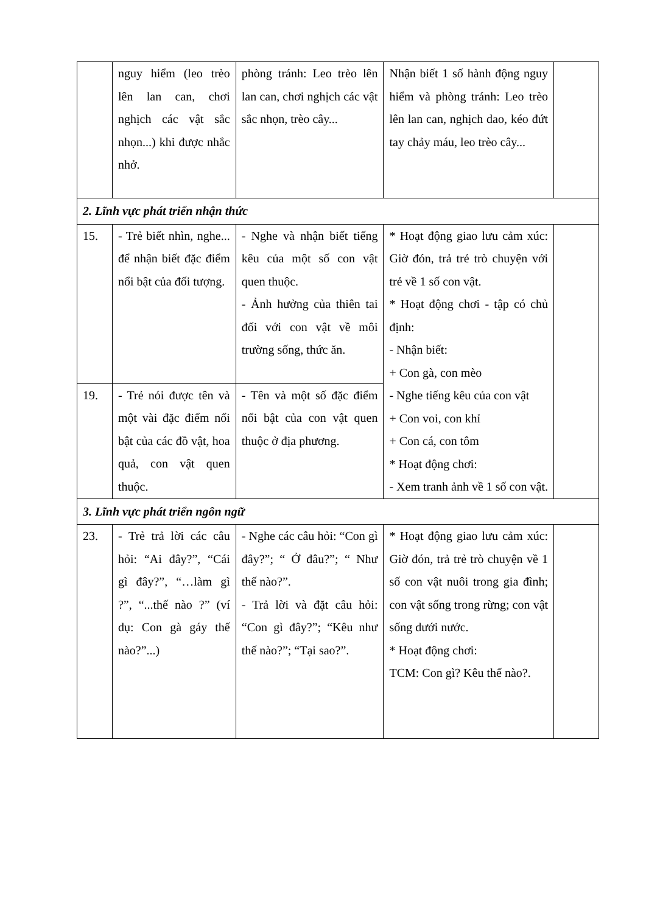| | nguy hiểm (leo trèo lên lan can, chơi nghịch các vật sắc nhọn...) khi được nhắc nhở. | phòng tránh: Leo trèo lên lan can, chơi nghịch các vật sắc nhọn, trèo cây... | Nhận biết 1 số hành động nguy hiểm và phòng tránh: Leo trèo lên lan can, nghịch dao, kéo đứt tay chảy máu, leo trèo cây... | |
| 2. Lĩnh vực phát triển nhận thức | | | | |
| 15. | - Trẻ biết nhìn, nghe... để nhận biết đặc điểm nổi bật của đối tượng. | - Nghe và nhận biết tiếng kêu của một số con vật quen thuộc. - Ảnh hưởng của thiên tai đối với con vật về môi trường sống, thức ăn. | * Hoạt động giao lưu cảm xúc: Giờ đón, trả trẻ trò chuyện với trẻ về 1 số con vật. * Hoạt động chơi - tập có chủ định: - Nhận biết: + Con gà, con mèo - Nghe tiếng kêu của con vật + Con voi, con khỉ + Con cá, con tôm * Hoạt động chơi: - Xem tranh ảnh về 1 số con vật. | |
| 19. | - Trẻ nói được tên và một vài đặc điểm nổi bật của các đồ vật, hoa quả, con vật quen thuộc. | - Tên và một số đặc điểm nổi bật của con vật quen thuộc ở địa phương. | | |
| 3. Lĩnh vực phát triển ngôn ngữ | | | | |
| 23. | - Trẻ trả lời các câu hỏi: “Ai đây?”, “Cái gì đây?”, “…làm gì ?”, “...thế nào ?” (ví dụ: Con gà gáy thế nào?”...) | - Nghe các câu hỏi: “Con gì đây?”; “ Ở đâu?”; “ Như thế nào?”. - Trả lời và đặt câu hỏi: “Con gì đây?”; “Kêu như thế nào?”; “Tại sao?”. | * Hoạt động giao lưu cảm xúc: Giờ đón, trả trẻ trò chuyện về 1 số con vật nuôi trong gia đình; con vật sống trong rừng; con vật sống dưới nước. * Hoạt động chơi: TCM: Con gì? Kêu thế nào?. | |